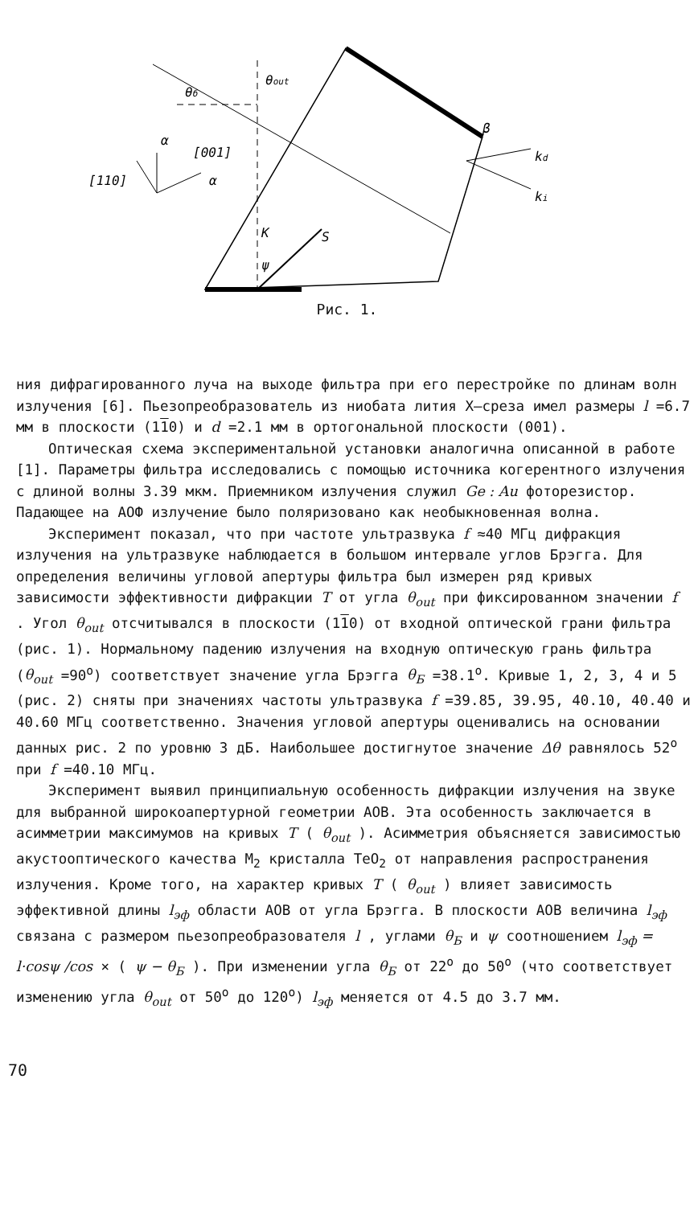θб
θout
[110]
[001]
α
α
β
kd
ki
K
S
ψ
Рис. 1.
ния дифрагированного луча на выходе фильтра при его перестройке по длинам волн излучения [6]. Пьезопреобразователь из ниобата лития X–среза имел размеры l =6.7 мм в плоскости (110) и d =2.1 мм в ортогональной плоскости (001).
Оптическая схема экспериментальной установки аналогична описанной в работе [1]. Параметры фильтра исследовались с помощью источника когерентного излучения с длиной волны 3.39 мкм. Приемником излучения служил Ge : Au фоторезистор. Падающее на АОФ излучение было поляризовано как необыкновенная волна.
Эксперимент показал, что при частоте ультразвука f ≈40 МГц дифракция излучения на ультразвуке наблюдается в большом интервале углов Брэгга. Для определения величины угловой апертуры фильтра был измерен ряд кривых зависимости эффективности дифракции T от угла θ<sub>out</sub> при фиксированном значении f . Угол θ<sub>out</sub> отсчитывался в плоскости (110) от входной оптической грани фильтра (рис. 1). Нормальному падению излучения на входную оптическую грань фильтра (θ<sub>out</sub> =90<sup>o</sup>) соответствует значение угла Брэгга θ<sub>Б</sub> =38.1<sup>o</sup>. Кривые 1, 2, 3, 4 и 5 (рис. 2) сняты при значениях частоты ультразвука f =39.85, 39.95, 40.10, 40.40 и 40.60 МГц соответственно. Значения угловой апертуры оценивались на основании данных рис. 2 по уровню 3 дБ. Наибольшее достигнутое значение Δθ равнялось 52<sup>o</sup> при f =40.10 МГц.
Эксперимент выявил принципиальную особенность дифракции излучения на звуке для выбранной широкоапертурной геометрии АОВ. Эта особенность заключается в асимметрии максимумов на кривых T ( θ<sub>out</sub> ). Асимметрия объясняется зависимостью акустооптического качества M<sub>2</sub> кристалла TeO<sub>2</sub> от направления распространения излучения. Кроме того, на характер кривых T ( θ<sub>out</sub> ) влияет зависимость эффективной длины l<sub>эф</sub> области АОВ от угла Брэгга. В плоскости АОВ величина l<sub>эф</sub> связана с размером пьезопреобразователя l , углами θ<sub>Б</sub> и ψ соотношением l<sub>эф</sub> = l·cosψ /cos × ( ψ − θ<sub>Б</sub> ). При изменении угла θ<sub>Б</sub> от 22<sup>o</sup> до 50<sup>o</sup> (что соответствует изменению угла θ<sub>out</sub> от 50<sup>o</sup> до 120<sup>o</sup>) l<sub>эф</sub> меняется от 4.5 до 3.7 мм.
70